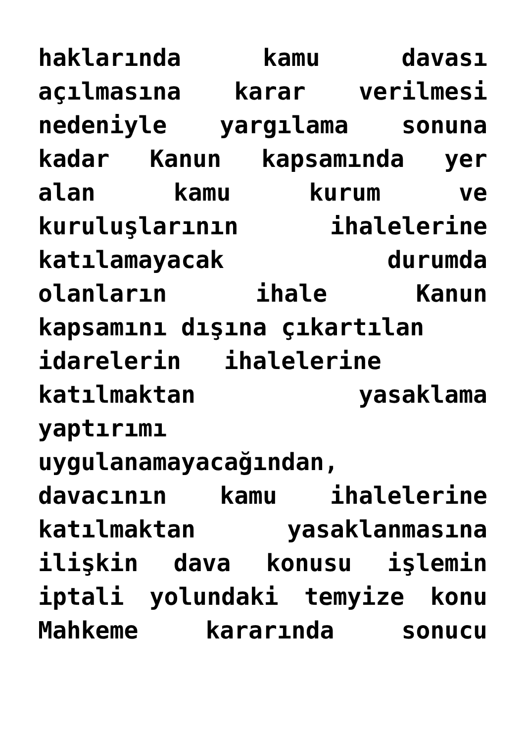haklarında kamu davası
açılmasına karar verilmesi
nedeniyle yargılama sonuna
kadar Kanun kapsamında yer
alan kamu kurum ve
kuruluşlarının ihalelerine
katılamayacak durumda
olanların ihale Kanun
kapsamını dışına çıkartılan
idarelerin ihalelerine
katılmaktan yasaklama
yaptırımı
uygulanamayacağından,
davacının kamu ihalelerine
katılmaktan yasaklanmasına
ilişkin dava konusu işlemin
iptali yolundaki temyize konu
Mahkeme kararında sonucu